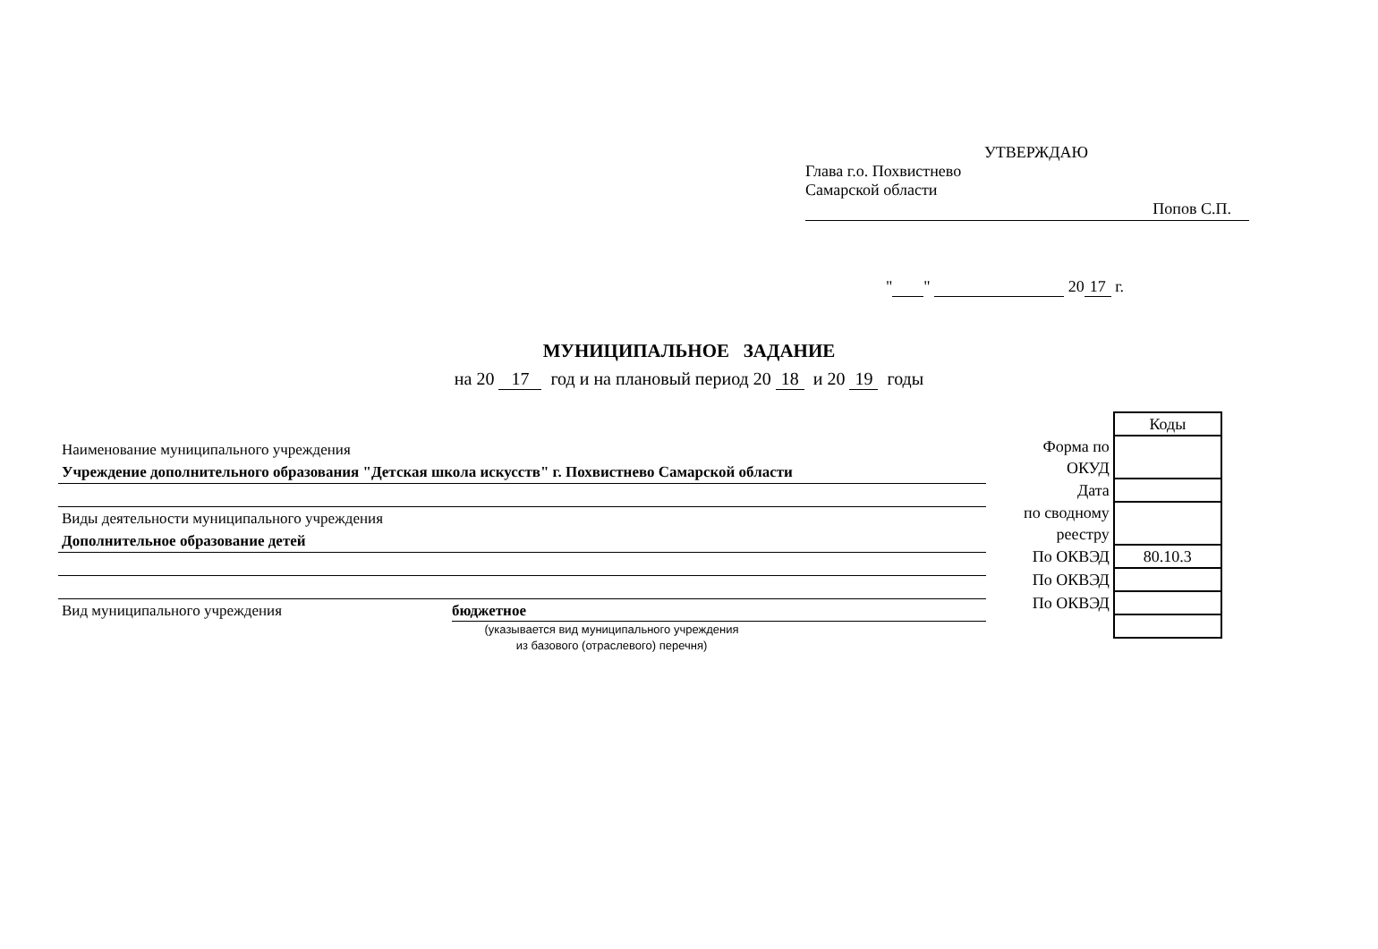УТВЕРЖДАЮ
Глава г.о. Похвистнево
Самарской области
Попов С.П.
" " 20 17 г.
МУНИЦИПАЛЬНОЕ ЗАДАНИЕ
на 20 17 год и на плановый период 20 18 и 20 19 годы
Наименование муниципального учреждения
Учреждение дополнительного образования "Детская школа искусств" г. Похвистнево Самарской области
Виды деятельности муниципального учреждения
Дополнительное образование детей
Вид муниципального учреждения бюджетное
(указывается вид муниципального учреждения
из базового (отраслевого) перечня)
| | Коды |
| Форма по | |
| ОКУД | |
| Дата | |
| по сводному | |
| реестру | |
| По ОКВЭД | 80.10.3 |
| По ОКВЭД | |
| По ОКВЭД | |